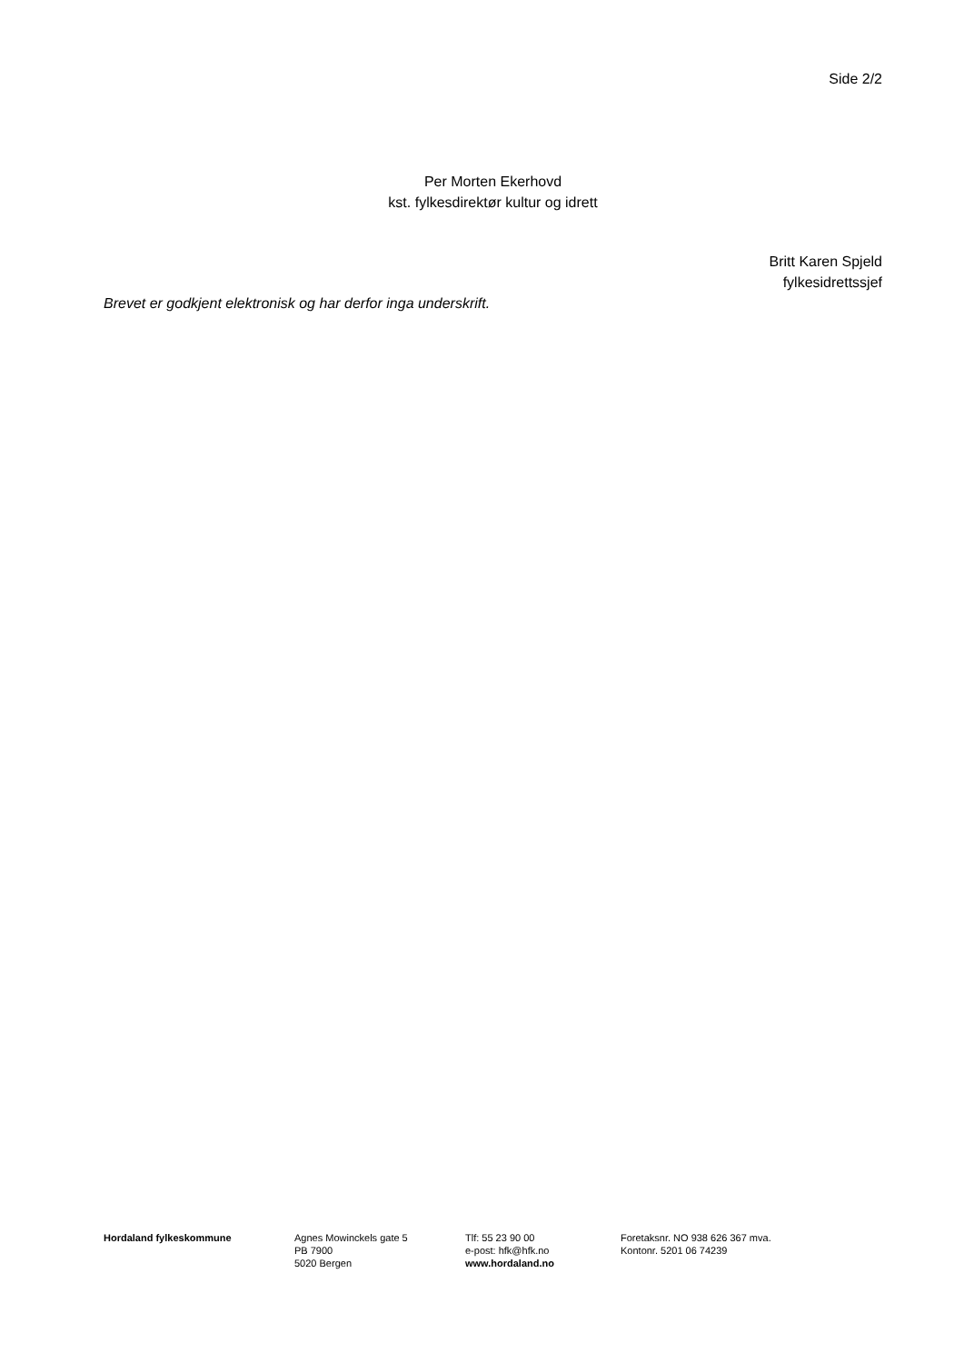Side 2/2
Per Morten Ekerhovd
kst. fylkesdirektør kultur og idrett
Britt Karen Spjeld
fylkesidrettssjef
Brevet er godkjent elektronisk og har derfor inga underskrift.
Hordaland fylkeskommune Agnes Mowinckels gate 5
PB 7900
5020 Bergen
Tlf: 55 23 90 00
e-post: hfk@hfk.no
www.hordaland.no
Foretaksnr. NO 938 626 367 mva.
Kontonr. 5201 06 74239